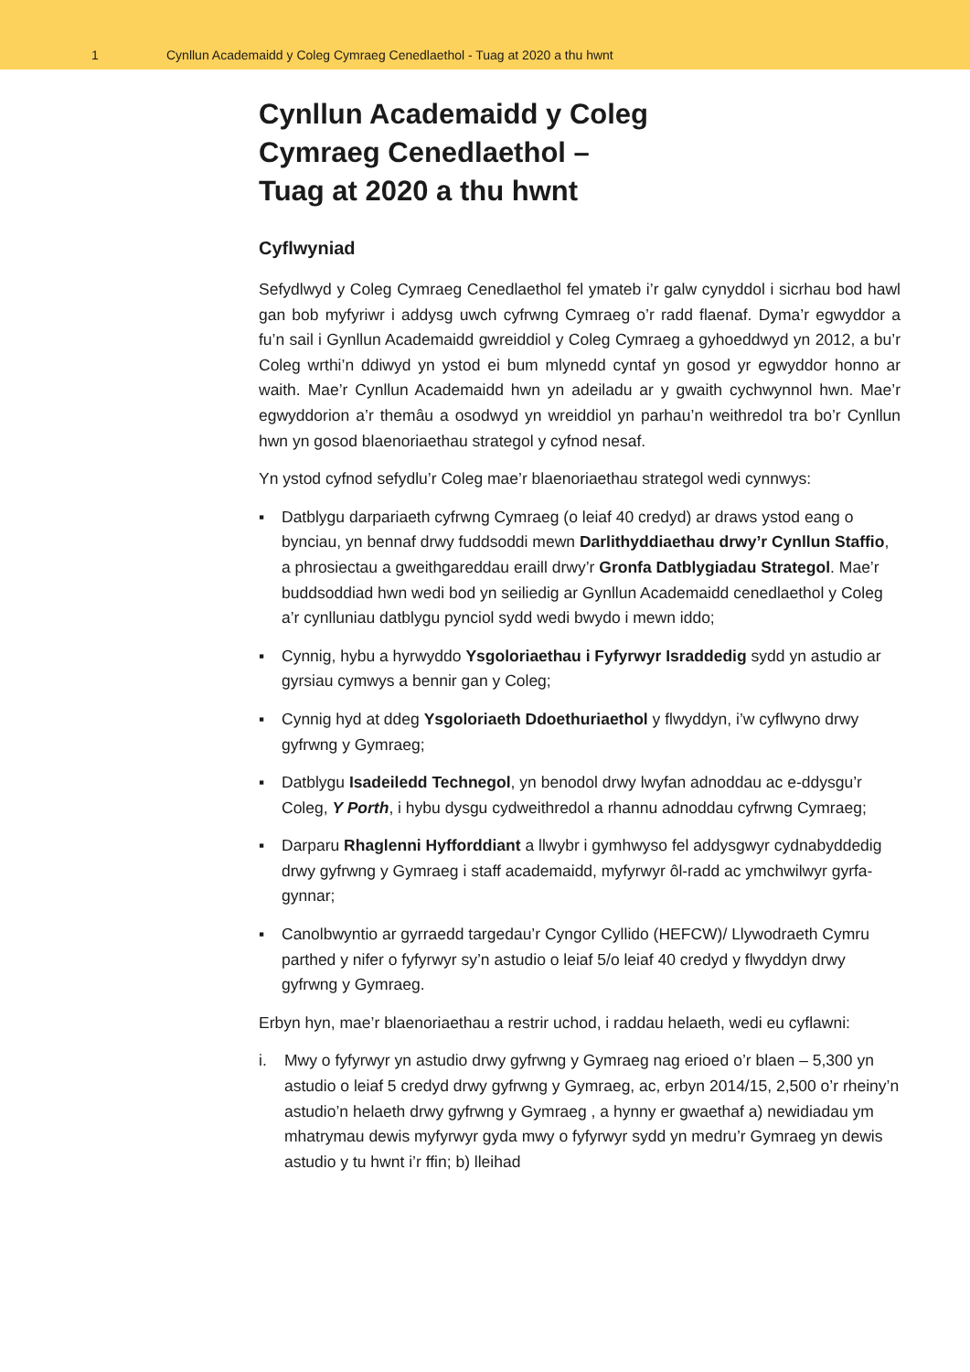1 Cynllun Academaidd y Coleg Cymraeg Cenedlaethol - Tuag at 2020 a thu hwnt
Cynllun Academaidd y Coleg
Cymraeg Cenedlaethol –
Tuag at 2020 a thu hwnt
Cyflwyniad
Sefydlwyd y Coleg Cymraeg Cenedlaethol fel ymateb i’r galw cynyddol i sicrhau bod hawl gan bob myfyriwr i addysg uwch cyfrwng Cymraeg o’r radd flaenaf. Dyma’r egwyddor a fu’n sail i Gynllun Academaidd gwreiddiol y Coleg Cymraeg a gyhoeddwyd yn 2012, a bu’r Coleg wrthi’n ddiwyd yn ystod ei bum mlynedd cyntaf yn gosod yr egwyddor honno ar waith. Mae’r Cynllun Academaidd hwn yn adeiladu ar y gwaith cychwynnol hwn. Mae’r egwyddorion a’r themâu a osodwyd yn wreiddiol yn parhau’n weithredol tra bo’r Cynllun hwn yn gosod blaenoriaethau strategol y cyfnod nesaf.
Yn ystod cyfnod sefydlu’r Coleg mae’r blaenoriaethau strategol wedi cynnwys:
▪ Datblygu darpariaeth cyfrwng Cymraeg (o leiaf 40 credyd) ar draws ystod eang o bynciau, yn bennaf drwy fuddsoddi mewn Darlithyddiaethau drwy’r Cynllun Staffio, a phrosiectau a gweithgareddau eraill drwy’r Gronfa Datblygiadau Strategol. Mae’r buddsoddiad hwn wedi bod yn seiliedig ar Gynllun Academaidd cenedlaethol y Coleg a’r cynlluniau datblygu pynciol sydd wedi bwydo i mewn iddo;
▪ Cynnig, hybu a hyrwyddo Ysgoloriaethau i Fyfyrwyr Israddedig sydd yn astudio ar gyrsiau cymwys a bennir gan y Coleg;
▪ Cynnig hyd at ddeg Ysgoloriaeth Ddoethuriaethol y flwyddyn, i’w cyflwyno drwy gyfrwng y Gymraeg;
▪ Datblygu Isadeiledd Technegol, yn benodol drwy lwyfan adnoddau ac e-ddysgu’r Coleg, Y Porth, i hybu dysgu cydweithredol a rhannu adnoddau cyfrwng Cymraeg;
▪ Darparu Rhaglenni Hyfforddiant a llwybr i gymhwyso fel addysgwyr cydnabyddedig drwy gyfrwng y Gymraeg i staff academaidd, myfyrwyr ôl-radd ac ymchwilwyr gyrfa-gynnar;
▪ Canolbwyntio ar gyrraedd targedau’r Cyngor Cyllido (HEFCW)/ Llywodraeth Cymru parthed y nifer o fyfyrwyr sy’n astudio o leiaf 5/o leiaf 40 credyd y flwyddyn drwy gyfrwng y Gymraeg.
Erbyn hyn, mae’r blaenoriaethau a restrir uchod, i raddau helaeth, wedi eu cyflawni:
i. Mwy o fyfyrwyr yn astudio drwy gyfrwng y Gymraeg nag erioed o’r blaen – 5,300 yn astudio o leiaf 5 credyd drwy gyfrwng y Gymraeg, ac, erbyn 2014/15, 2,500 o’r rheiny’n astudio’n helaeth drwy gyfrwng y Gymraeg , a hynny er gwaethaf a) newidiadau ym mhatrymau dewis myfyrwyr gyda mwy o fyfyrwyr sydd yn medru’r Gymraeg yn dewis astudio y tu hwnt i’r ffin; b) lleihad